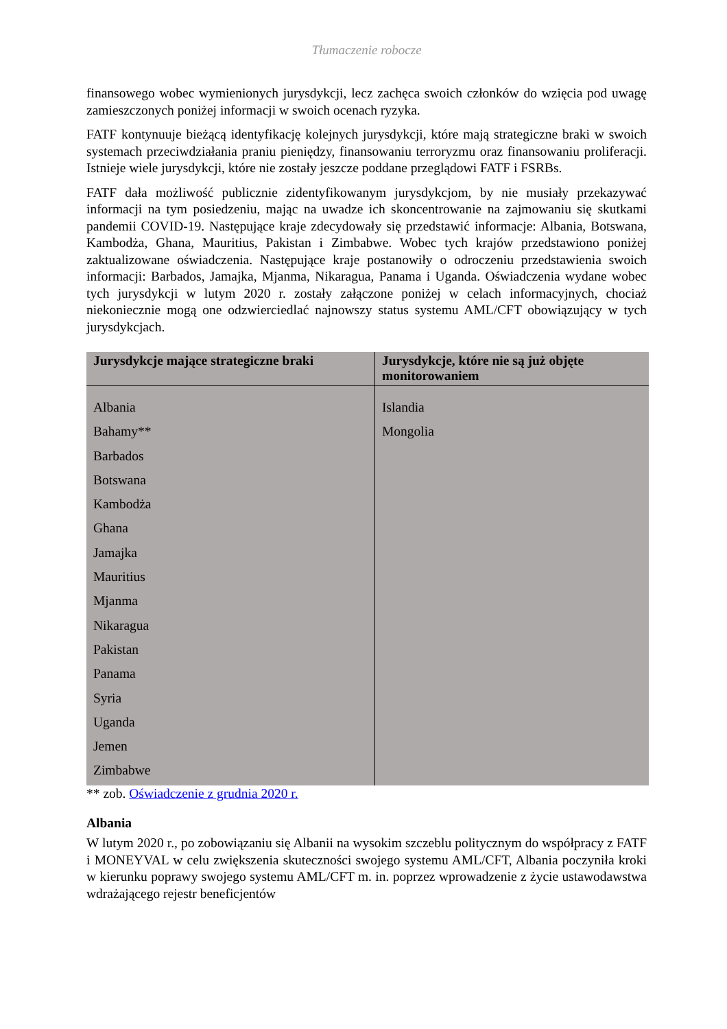Tłumaczenie robocze
finansowego wobec wymienionych jurysdykcji, lecz zachęca swoich członków do wzięcia pod uwagę zamieszczonych poniżej informacji w swoich ocenach ryzyka.
FATF kontynuuje bieżącą identyfikację kolejnych jurysdykcji, które mają strategiczne braki w swoich systemach przeciwdziałania praniu pieniędzy, finansowaniu terroryzmu oraz finansowaniu proliferacji. Istnieje wiele jurysdykcji, które nie zostały jeszcze poddane przeglądowi FATF i FSRBs.
FATF dała możliwość publicznie zidentyfikowanym jurysdykcjom, by nie musiały przekazywać informacji na tym posiedzeniu, mając na uwadze ich skoncentrowanie na zajmowaniu się skutkami pandemii COVID-19. Następujące kraje zdecydowały się przedstawić informacje: Albania, Botswana, Kambodża, Ghana, Mauritius, Pakistan i Zimbabwe. Wobec tych krajów przedstawiono poniżej zaktualizowane oświadczenia. Następujące kraje postanowiły o odroczeniu przedstawienia swoich informacji: Barbados, Jamajka, Mjanma, Nikaragua, Panama i Uganda. Oświadczenia wydane wobec tych jurysdykcji w lutym 2020 r. zostały załączone poniżej w celach informacyjnych, chociaż niekoniecznie mogą one odzwierciedlać najnowszy status systemu AML/CFT obowiązujący w tych jurysdykcjach.
| Jurysdykcje mające strategiczne braki | Jurysdykcje, które nie są już objęte monitorowaniem |
| --- | --- |
| Albania Bahamy** Barbados Botswana Kambodża Ghana Jamajka Mauritius Mjanma Nikaragua Pakistan Panama Syria Uganda Jemen Zimbabwe | Islandia Mongolia |
** zob. Oświadczenie z grudnia 2020 r.
Albania
W lutym 2020 r., po zobowiązaniu się Albanii na wysokim szczeblu politycznym do współpracy z FATF i MONEYVAL w celu zwiększenia skuteczności swojego systemu AML/CFT, Albania poczyniła kroki w kierunku poprawy swojego systemu AML/CFT m. in. poprzez wprowadzenie z życie ustawodawstwa wdrażającego rejestr beneficjentów